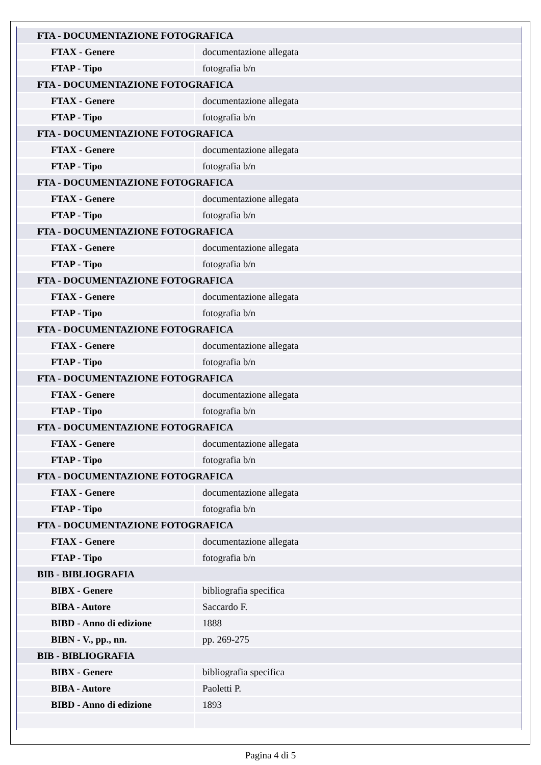| FTA - DOCUMENTAZIONE FOTOGRAFICA | |
| FTAX - Genere | documentazione allegata |
| FTAP - Tipo | fotografia b/n |
| FTA - DOCUMENTAZIONE FOTOGRAFICA | |
| FTAX - Genere | documentazione allegata |
| FTAP - Tipo | fotografia b/n |
| FTA - DOCUMENTAZIONE FOTOGRAFICA | |
| FTAX - Genere | documentazione allegata |
| FTAP - Tipo | fotografia b/n |
| FTA - DOCUMENTAZIONE FOTOGRAFICA | |
| FTAX - Genere | documentazione allegata |
| FTAP - Tipo | fotografia b/n |
| FTA - DOCUMENTAZIONE FOTOGRAFICA | |
| FTAX - Genere | documentazione allegata |
| FTAP - Tipo | fotografia b/n |
| FTA - DOCUMENTAZIONE FOTOGRAFICA | |
| FTAX - Genere | documentazione allegata |
| FTAP - Tipo | fotografia b/n |
| FTA - DOCUMENTAZIONE FOTOGRAFICA | |
| FTAX - Genere | documentazione allegata |
| FTAP - Tipo | fotografia b/n |
| FTA - DOCUMENTAZIONE FOTOGRAFICA | |
| FTAX - Genere | documentazione allegata |
| FTAP - Tipo | fotografia b/n |
| FTA - DOCUMENTAZIONE FOTOGRAFICA | |
| FTAX - Genere | documentazione allegata |
| FTAP - Tipo | fotografia b/n |
| FTA - DOCUMENTAZIONE FOTOGRAFICA | |
| FTAX - Genere | documentazione allegata |
| FTAP - Tipo | fotografia b/n |
| FTA - DOCUMENTAZIONE FOTOGRAFICA | |
| FTAX - Genere | documentazione allegata |
| FTAP - Tipo | fotografia b/n |
| BIB - BIBLIOGRAFIA | |
| BIBX - Genere | bibliografia specifica |
| BIBA - Autore | Saccardo F. |
| BIBD - Anno di edizione | 1888 |
| BIBN - V., pp., nn. | pp. 269-275 |
| BIB - BIBLIOGRAFIA | |
| BIBX - Genere | bibliografia specifica |
| BIBA - Autore | Paoletti P. |
| BIBD - Anno di edizione | 1893 |
Pagina 4 di 5